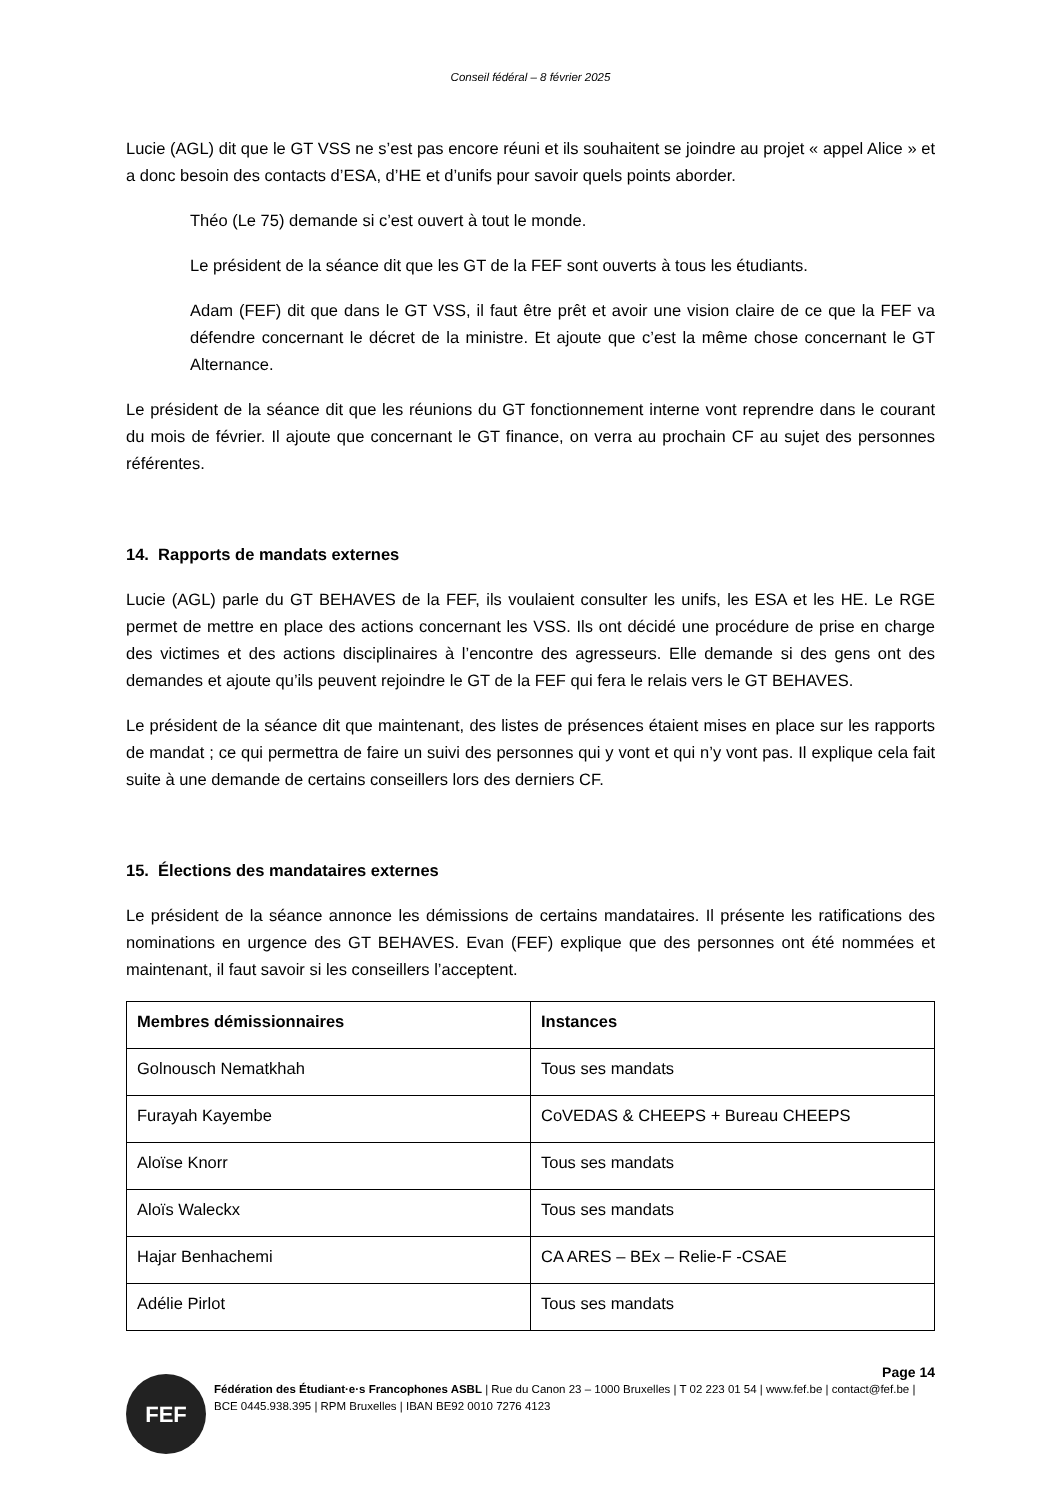Conseil fédéral – 8 février 2025
Lucie (AGL) dit que le GT VSS ne s’est pas encore réuni et ils souhaitent se joindre au projet « appel Alice » et a donc besoin des contacts d’ESA, d’HE et d’unifs pour savoir quels points aborder.
Théo (Le 75) demande si c’est ouvert à tout le monde.
Le président de la séance dit que les GT de la FEF sont ouverts à tous les étudiants.
Adam (FEF) dit que dans le GT VSS, il faut être prêt et avoir une vision claire de ce que la FEF va défendre concernant le décret de la ministre. Et ajoute que c’est la même chose concernant le GT Alternance.
Le président de la séance dit que les réunions du GT fonctionnement interne vont reprendre dans le courant du mois de février. Il ajoute que concernant le GT finance, on verra au prochain CF au sujet des personnes référentes.
14. Rapports de mandats externes
Lucie (AGL) parle du GT BEHAVES de la FEF, ils voulaient consulter les unifs, les ESA et les HE. Le RGE permet de mettre en place des actions concernant les VSS. Ils ont décidé une procédure de prise en charge des victimes et des actions disciplinaires à l’encontre des agresseurs. Elle demande si des gens ont des demandes et ajoute qu’ils peuvent rejoindre le GT de la FEF qui fera le relais vers le GT BEHAVES.
Le président de la séance dit que maintenant, des listes de présences étaient mises en place sur les rapports de mandat ; ce qui permettra de faire un suivi des personnes qui y vont et qui n’y vont pas. Il explique cela fait suite à une demande de certains conseillers lors des derniers CF.
15. Élections des mandataires externes
Le président de la séance annonce les démissions de certains mandataires. Il présente les ratifications des nominations en urgence des GT BEHAVES. Evan (FEF) explique que des personnes ont été nommées et maintenant, il faut savoir si les conseillers l’acceptent.
| Membres démissionnaires | Instances |
| --- | --- |
| Golnousch Nematkhah | Tous ses mandats |
| Furayah Kayembe | CoVEDAS & CHEEPS + Bureau CHEEPS |
| Aloïse Knorr | Tous ses mandats |
| Aloïs Waleckx | Tous ses mandats |
| Hajar Benhachemi | CA ARES – BEx – Relie-F -CSAE |
| Adélie Pirlot | Tous ses mandats |
FEF
Page 14
Fédération des Étudiant·e·s Francophones ASBL | Rue du Canon 23 – 1000 Bruxelles | T 02 223 01 54 | www.fef.be | contact@fef.be | BCE 0445.938.395 | RPM Bruxelles | IBAN BE92 0010 7276 4123